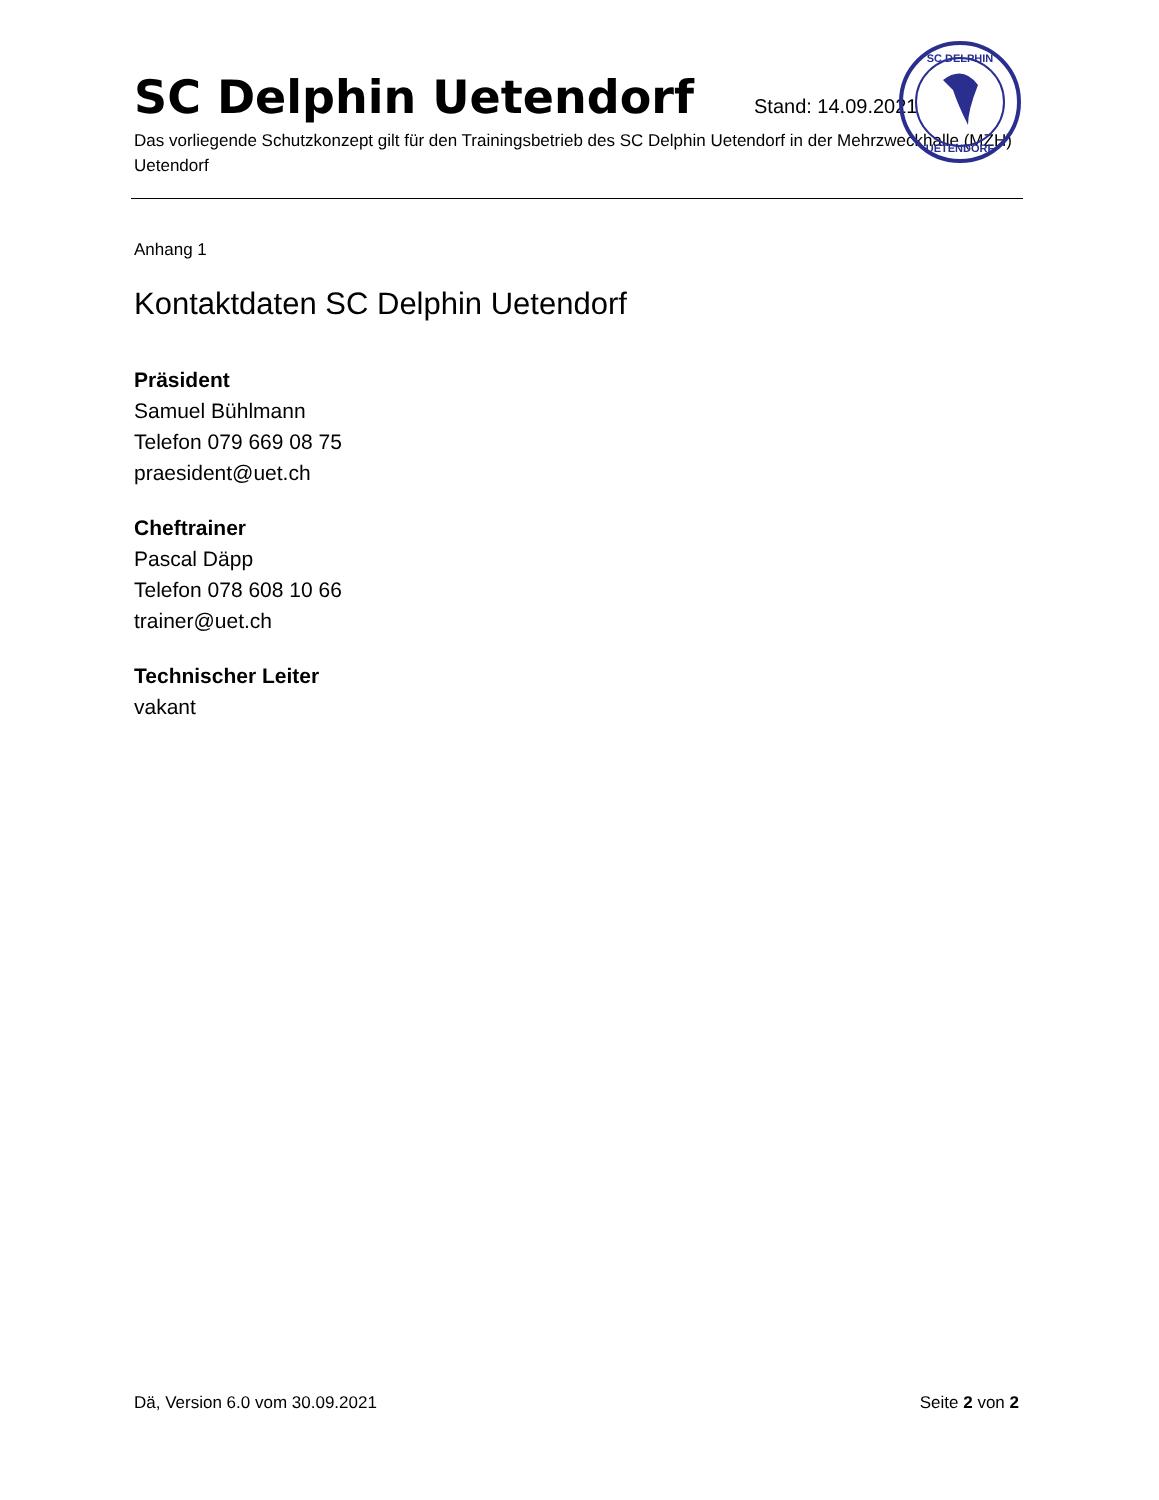SC Delphin Uetendorf Stand: 14.09.2021
Das vorliegende Schutzkonzept gilt für den Trainingsbetrieb des SC Delphin Uetendorf in der Mehrzweckhalle (MZH) Uetendorf
SC DELPHIN
UETENDORF
Anhang 1
Kontaktdaten SC Delphin Uetendorf
Präsident
Samuel Bühlmann
Telefon 079 669 08 75
praesident@uet.ch
Cheftrainer
Pascal Däpp
Telefon 078 608 10 66
trainer@uet.ch
Technischer Leiter
vakant
Dä, Version 6.0 vom 30.09.2021 Seite 2 von 2